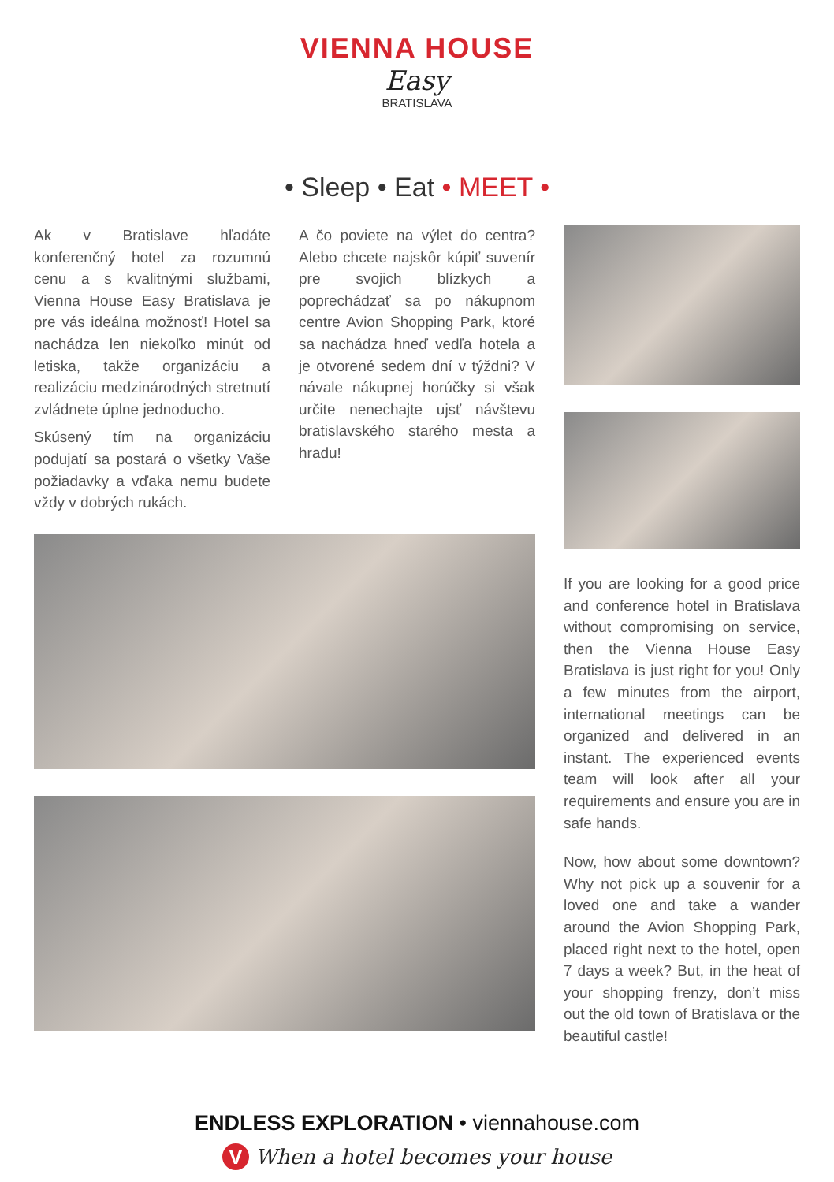VIENNA HOUSE
Easy
BRATISLAVA
• Sleep • Eat • MEET •
Ak v Bratislave hľadáte konferenčný hotel za rozumnú cenu a s kvalitnými službami, Vienna House Easy Bratislava je pre vás ideálna možnosť! Hotel sa nachádza len niekoľko minút od letiska, takže organizáciu a realizáciu medzinárodných stretnutí zvládnete úplne jednoducho.
Skúsený tím na organizáciu podujatí sa postará o všetky Vaše požiadavky a vďaka nemu budete vždy v dobrých rukách.
A čo poviete na výlet do centra? Alebo chcete najskôr kúpiť suvenír pre svojich blízkych a poprechádzať sa po nákupnom centre Avion Shopping Park, ktoré sa nachádza hneď vedľa hotela a je otvorené sedem dní v týždni? V návale nákupnej horúčky si však určite nenechajte ujsť návštevu bratislavského starého mesta a hradu!
If you are looking for a good price and conference hotel in Bratislava without compromising on service, then the Vienna House Easy Bratislava is just right for you! Only a few minutes from the airport, international meetings can be organized and delivered in an instant. The experienced events team will look after all your requirements and ensure you are in safe hands.
Now, how about some downtown? Why not pick up a souvenir for a loved one and take a wander around the Avion Shopping Park, placed right next to the hotel, open 7 days a week? But, in the heat of your shopping frenzy, don’t miss out the old town of Bratislava or the beautiful castle!
ENDLESS EXPLORATION • viennahouse.com
V When a hotel becomes your house